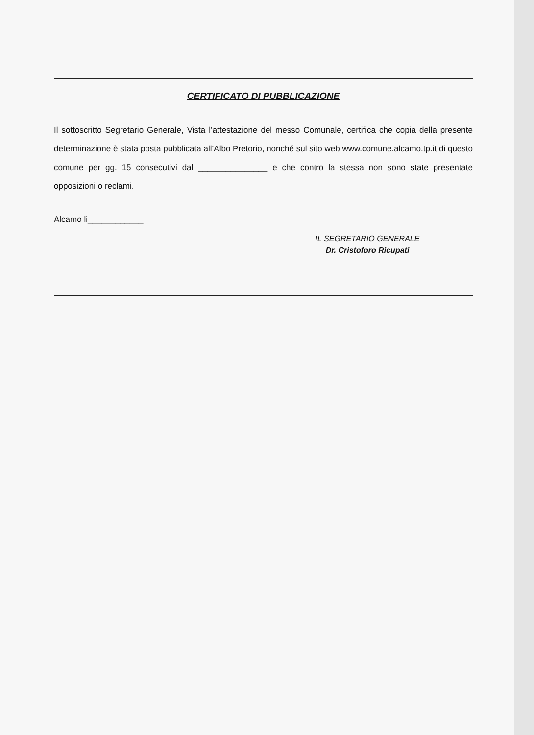CERTIFICATO DI PUBBLICAZIONE
Il sottoscritto Segretario Generale, Vista l’attestazione del messo Comunale, certifica che copia della presente determinazione è stata posta pubblicata all’Albo Pretorio, nonché sul sito web www.comune.alcamo.tp.it di questo comune per gg. 15 consecutivi dal _______________ e che contro la stessa non sono state presentate opposizioni o reclami.
Alcamo li____________
IL SEGRETARIO GENERALE
Dr. Cristoforo Ricupati